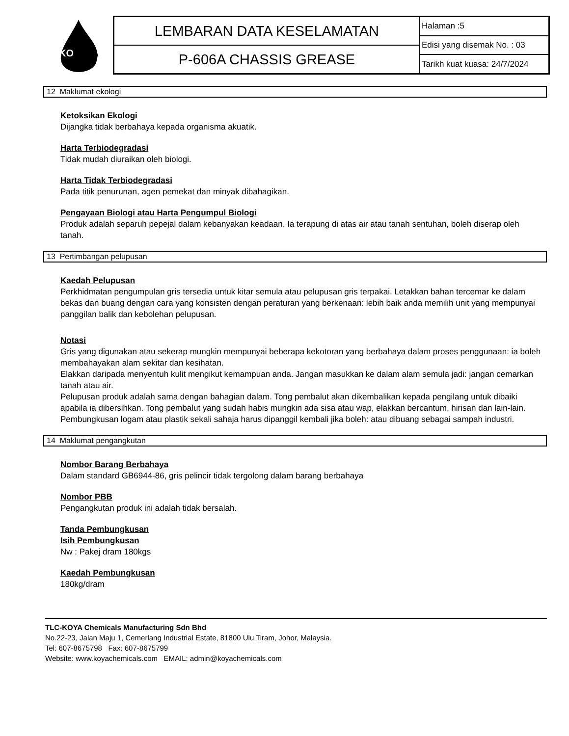KO
YA
LEMBARAN DATA KESELAMATAN
P-606A CHASSIS GREASE
Halaman :5
Edisi yang disemak No. : 03
Tarikh kuat kuasa: 24/7/2024
12 Maklumat ekologi
Ketoksikan Ekologi
Dijangka tidak berbahaya kepada organisma akuatik.
Harta Terbiodegradasi
Tidak mudah diuraikan oleh biologi.
Harta Tidak Terbiodegradasi
Pada titik penurunan, agen pemekat dan minyak dibahagikan.
Pengayaan Biologi atau Harta Pengumpul Biologi
Produk adalah separuh pepejal dalam kebanyakan keadaan. Ia terapung di atas air atau tanah sentuhan, boleh diserap oleh tanah.
13 Pertimbangan pelupusan
Kaedah Pelupusan
Perkhidmatan pengumpulan gris tersedia untuk kitar semula atau pelupusan gris terpakai. Letakkan bahan tercemar ke dalam bekas dan buang dengan cara yang konsisten dengan peraturan yang berkenaan: lebih baik anda memilih unit yang mempunyai panggilan balik dan kebolehan pelupusan.
Notasi
Gris yang digunakan atau sekerap mungkin mempunyai beberapa kekotoran yang berbahaya dalam proses penggunaan: ia boleh membahayakan alam sekitar dan kesihatan.
Elakkan daripada menyentuh kulit mengikut kemampuan anda. Jangan masukkan ke dalam alam semula jadi: jangan cemarkan tanah atau air.
Pelupusan produk adalah sama dengan bahagian dalam. Tong pembalut akan dikembalikan kepada pengilang untuk dibaiki apabila ia dibersihkan. Tong pembalut yang sudah habis mungkin ada sisa atau wap, elakkan bercantum, hirisan dan lain-lain.
Pembungkusan logam atau plastik sekali sahaja harus dipanggil kembali jika boleh: atau dibuang sebagai sampah industri.
14 Maklumat pengangkutan
Nombor Barang Berbahaya
Dalam standard GB6944-86, gris pelincir tidak tergolong dalam barang berbahaya
Nombor PBB
Pengangkutan produk ini adalah tidak bersalah.
Tanda Pembungkusan
Isih Pembungkusan
Nw : Pakej dram 180kgs
Kaedah Pembungkusan
180kg/dram
TLC-KOYA Chemicals Manufacturing Sdn Bhd
No.22-23, Jalan Maju 1, Cemerlang Industrial Estate, 81800 Ulu Tiram, Johor, Malaysia.
Tel: 607-8675798 Fax: 607-8675799
Website: www.koyachemicals.com EMAIL: admin@koyachemicals.com